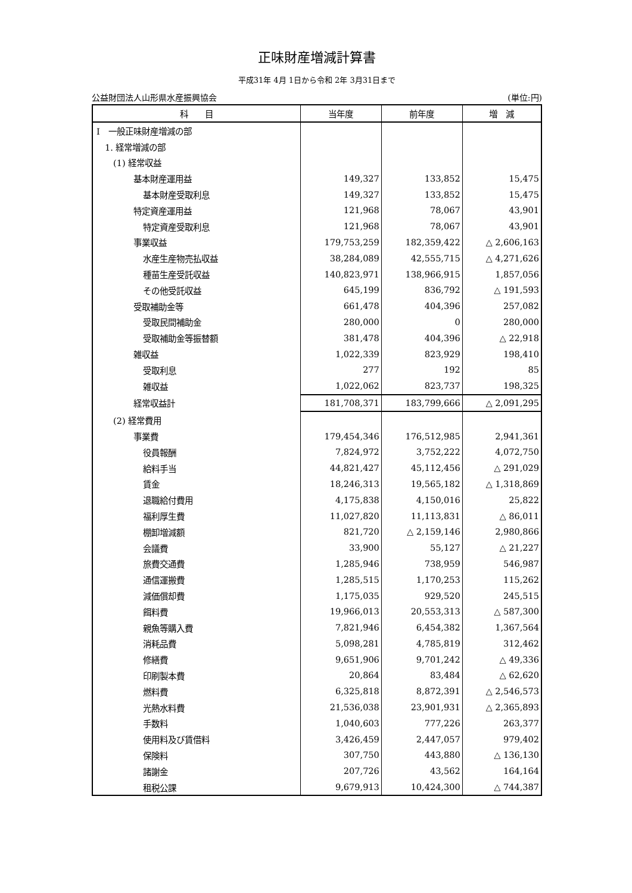正味財産増減計算書
平成31年 4月 1日から令和 2年 3月31日まで
公益財団法人山形県水産振興協会 (単位:円)
| 科 目 | 当年度 | 前年度 | 増 減 |
| --- | --- | --- | --- |
| Ⅰ 一般正味財産増減の部 | | | |
| 1. 経常増減の部 | | | |
| (1) 経常収益 | | | |
| 基本財産運用益 | 149,327 | 133,852 | 15,475 |
| 基本財産受取利息 | 149,327 | 133,852 | 15,475 |
| 特定資産運用益 | 121,968 | 78,067 | 43,901 |
| 特定資産受取利息 | 121,968 | 78,067 | 43,901 |
| 事業収益 | 179,753,259 | 182,359,422 | △ 2,606,163 |
| 水産生産物売払収益 | 38,284,089 | 42,555,715 | △ 4,271,626 |
| 種苗生産受託収益 | 140,823,971 | 138,966,915 | 1,857,056 |
| その他受託収益 | 645,199 | 836,792 | △ 191,593 |
| 受取補助金等 | 661,478 | 404,396 | 257,082 |
| 受取民間補助金 | 280,000 | 0 | 280,000 |
| 受取補助金等振替額 | 381,478 | 404,396 | △ 22,918 |
| 雑収益 | 1,022,339 | 823,929 | 198,410 |
| 受取利息 | 277 | 192 | 85 |
| 雑収益 | 1,022,062 | 823,737 | 198,325 |
| 経常収益計 | 181,708,371 | 183,799,666 | △ 2,091,295 |
| (2) 経常費用 | | | |
| 事業費 | 179,454,346 | 176,512,985 | 2,941,361 |
| 役員報酬 | 7,824,972 | 3,752,222 | 4,072,750 |
| 給料手当 | 44,821,427 | 45,112,456 | △ 291,029 |
| 賃金 | 18,246,313 | 19,565,182 | △ 1,318,869 |
| 退職給付費用 | 4,175,838 | 4,150,016 | 25,822 |
| 福利厚生費 | 11,027,820 | 11,113,831 | △ 86,011 |
| 棚卸増減額 | 821,720 | △ 2,159,146 | 2,980,866 |
| 会議費 | 33,900 | 55,127 | △ 21,227 |
| 旅費交通費 | 1,285,946 | 738,959 | 546,987 |
| 通信運搬費 | 1,285,515 | 1,170,253 | 115,262 |
| 減価償却費 | 1,175,035 | 929,520 | 245,515 |
| 餌料費 | 19,966,013 | 20,553,313 | △ 587,300 |
| 親魚等購入費 | 7,821,946 | 6,454,382 | 1,367,564 |
| 消耗品費 | 5,098,281 | 4,785,819 | 312,462 |
| 修繕費 | 9,651,906 | 9,701,242 | △ 49,336 |
| 印刷製本費 | 20,864 | 83,484 | △ 62,620 |
| 燃料費 | 6,325,818 | 8,872,391 | △ 2,546,573 |
| 光熱水料費 | 21,536,038 | 23,901,931 | △ 2,365,893 |
| 手数料 | 1,040,603 | 777,226 | 263,377 |
| 使用料及び賃借料 | 3,426,459 | 2,447,057 | 979,402 |
| 保険料 | 307,750 | 443,880 | △ 136,130 |
| 諸謝金 | 207,726 | 43,562 | 164,164 |
| 租税公課 | 9,679,913 | 10,424,300 | △ 744,387 |